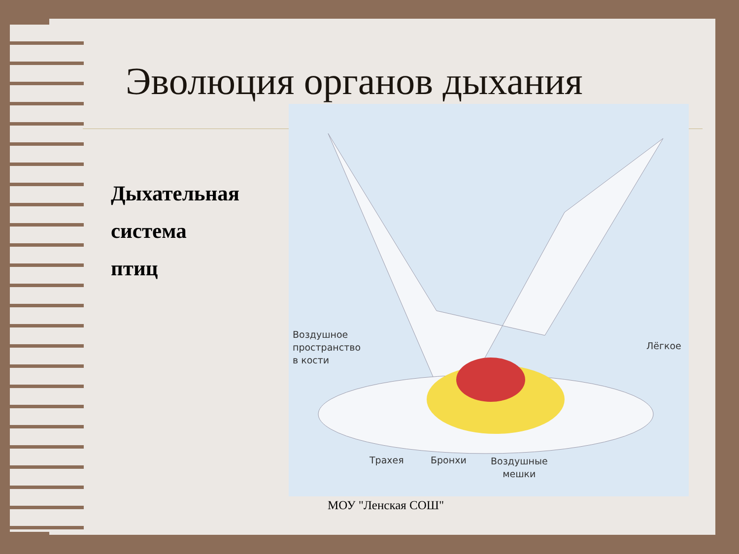Эволюция органов дыхания
Дыхательная
система
птиц
Воздушное
пространство
в кости
Лёгкое
Трахея Бронхи
Воздушные
мешки
МОУ "Ленская СОШ"